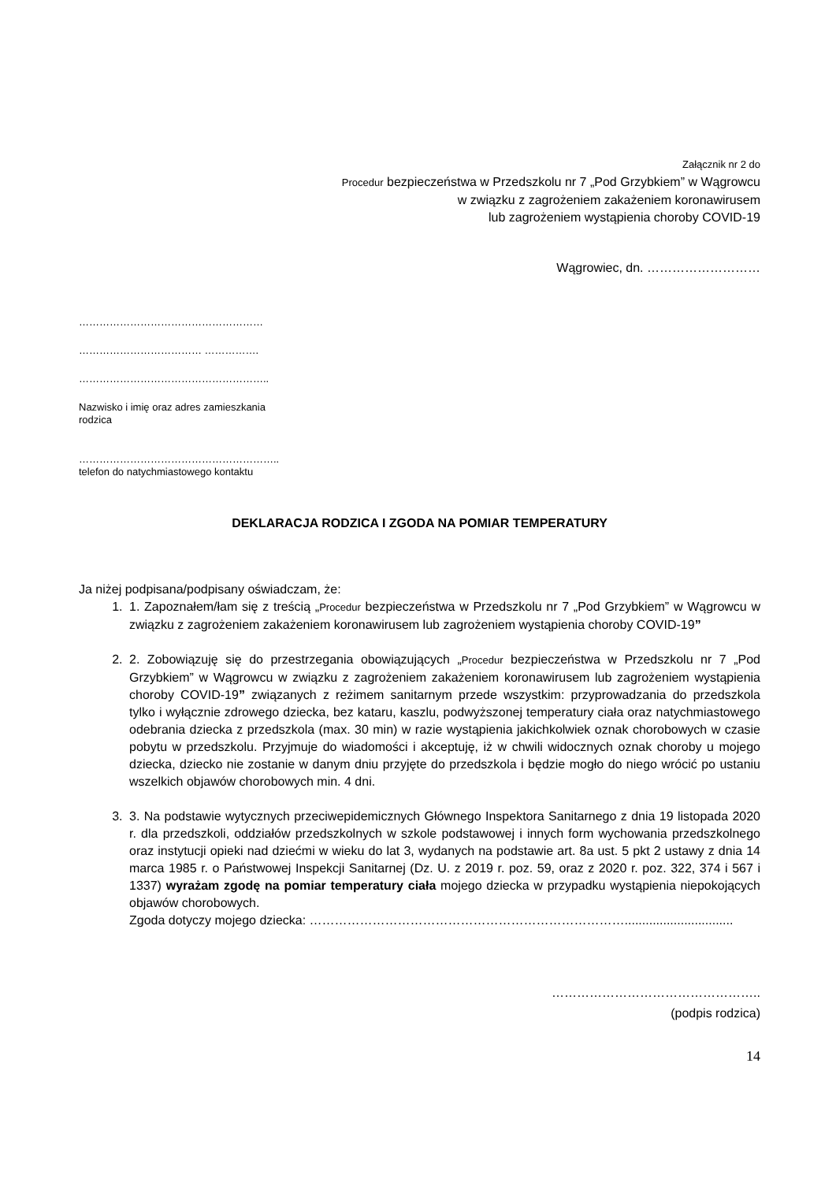Załącznik nr 2 do
Procedur bezpieczeństwa w Przedszkolu nr 7 „Pod Grzybkiem” w Wągrowcu
w związku z zagrożeniem zakażeniem koronawirusem
lub zagrożeniem wystąpienia choroby COVID-19
Wągrowiec, dn. ………………………
………………………………………………
……………………………… …………….
………………………………………………..
Nazwisko i imię oraz adres zamieszkania
rodzica
…………………………………………………..
telefon do natychmiastowego kontaktu
DEKLARACJA RODZICA I ZGODA NA POMIAR TEMPERATURY
Ja niżej podpisana/podpisany oświadczam, że:
1. 1. Zapoznałem/łam się z treścią „Procedur bezpieczeństwa w Przedszkolu nr 7 „Pod Grzybkiem” w Wągrowcu w związku z zagrożeniem zakażeniem koronawirusem lub zagrożeniem wystąpienia choroby COVID-19”
2. 2. Zobowiązuję się do przestrzegania obowiązujących „Procedur bezpieczeństwa w Przedszkolu nr 7 „Pod Grzybkiem” w Wągrowcu w związku z zagrożeniem zakażeniem koronawirusem lub zagrożeniem wystąpienia choroby COVID-19” związanych z reżimem sanitarnym przede wszystkim: przyprowadzania do przedszkola tylko i wyłącznie zdrowego dziecka, bez kataru, kaszlu, podwyższonej temperatury ciała oraz natychmiastowego odebrania dziecka z przedszkola (max. 30 min) w razie wystąpienia jakichkolwiek oznak chorobowych w czasie pobytu w przedszkolu. Przyjmuje do wiadomości i akceptuję, iż w chwili widocznych oznak choroby u mojego dziecka, dziecko nie zostanie w danym dniu przyjęte do przedszkola i będzie mogło do niego wrócić po ustaniu wszelkich objawów chorobowych min. 4 dni.
3. 3. Na podstawie wytycznych przeciwepidemicznych Głównego Inspektora Sanitarnego z dnia 19 listopada 2020 r. dla przedszkoli, oddziałów przedszkolnych w szkole podstawowej i innych form wychowania przedszkolnego oraz instytucji opieki nad dziećmi w wieku do lat 3, wydanych na podstawie art. 8a ust. 5 pkt 2 ustawy z dnia 14 marca 1985 r. o Państwowej Inspekcji Sanitarnej (Dz. U. z 2019 r. poz. 59, oraz z 2020 r. poz. 322, 374 i 567 i 1337) wyrażam zgodę na pomiar temperatury ciała mojego dziecka w przypadku wystąpienia niepokojących objawów chorobowych.
Zgoda dotyczy mojego dziecka: …………………………………………………………………...............................
…………………………………………..
(podpis rodzica)
14